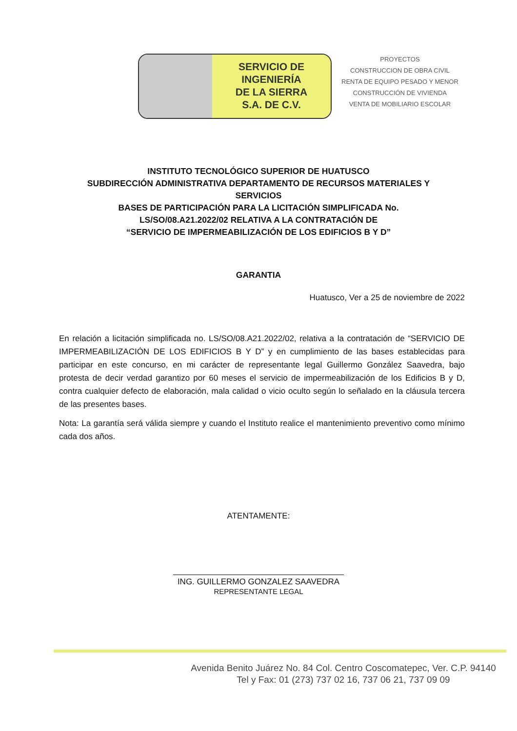SERVICIO DE
INGENIERÍA
DE LA SIERRA
S.A. DE C.V.
PROYECTOS
CONSTRUCCION DE OBRA CIVIL
RENTA DE EQUIPO PESADO Y MENOR
CONSTRUCCIÓN DE VIVIENDA
VENTA DE MOBILIARIO ESCOLAR
INSTITUTO TECNOLÓGICO SUPERIOR DE HUATUSCO
SUBDIRECCIÓN ADMINISTRATIVA DEPARTAMENTO DE RECURSOS MATERIALES Y
SERVICIOS
BASES DE PARTICIPACIÓN PARA LA LICITACIÓN SIMPLIFICADA No.
LS/SO/08.A21.2022/02 RELATIVA A LA CONTRATACIÓN DE
“SERVICIO DE IMPERMEABILIZACIÓN DE LOS EDIFICIOS B Y D”
GARANTIA
Huatusco, Ver a 25 de noviembre de 2022
En relación a licitación simplificada no. LS/SO/08.A21.2022/02, relativa a la contratación de “SERVICIO DE IMPERMEABILIZACIÓN DE LOS EDIFICIOS B Y D” y en cumplimiento de las bases establecidas para participar en este concurso, en mi carácter de representante legal Guillermo González Saavedra, bajo protesta de decir verdad garantizo por 60 meses el servicio de impermeabilización de los Edificios B y D, contra cualquier defecto de elaboración, mala calidad o vicio oculto según lo señalado en la cláusula tercera de las presentes bases.
Nota: La garantía será válida siempre y cuando el Instituto realice el mantenimiento preventivo como mínimo cada dos años.
ATENTAMENTE:
ING. GUILLERMO GONZALEZ SAAVEDRA
REPRESENTANTE LEGAL
Avenida Benito Juárez No. 84 Col. Centro Coscomatepec, Ver. C.P. 94140
Tel y Fax: 01 (273) 737 02 16, 737 06 21, 737 09 09